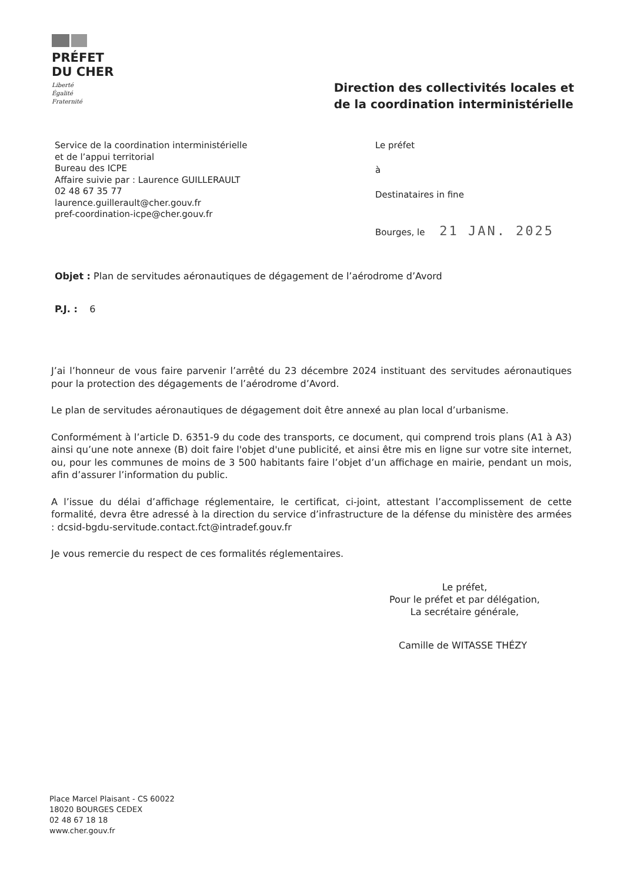PRÉFET
DU CHER
Liberté
Égalité
Fraternité
Direction des collectivités locales et
de la coordination interministérielle
Service de la coordination interministérielle
et de l’appui territorial
Bureau des ICPE
Affaire suivie par : Laurence GUILLERAULT
02 48 67 35 77
laurence.guillerault@cher.gouv.fr
pref-coordination-icpe@cher.gouv.fr
Le préfet
à
Destinataires in fine
Bourges, le 21 JAN. 2025
Objet : Plan de servitudes aéronautiques de dégagement de l’aérodrome d’Avord
P.J. : 6
J’ai l’honneur de vous faire parvenir l’arrêté du 23 décembre 2024 instituant des servitudes aéronautiques pour la protection des dégagements de l’aérodrome d’Avord.
Le plan de servitudes aéronautiques de dégagement doit être annexé au plan local d’urbanisme.
Conformément à l’article D. 6351-9 du code des transports, ce document, qui comprend trois plans (A1 à A3) ainsi qu’une note annexe (B) doit faire l'objet d'une publicité, et ainsi être mis en ligne sur votre site internet, ou, pour les communes de moins de 3 500 habitants faire l’objet d’un affichage en mairie, pendant un mois, afin d’assurer l’information du public.
A l’issue du délai d’affichage réglementaire, le certificat, ci-joint, attestant l’accomplissement de cette formalité, devra être adressé à la direction du service d’infrastructure de la défense du ministère des armées : dcsid-bgdu-servitude.contact.fct@intradef.gouv.fr
Je vous remercie du respect de ces formalités réglementaires.
Le préfet,
Pour le préfet et par délégation,
La secrétaire générale,
Camille de WITASSE THÉZY
Place Marcel Plaisant - CS 60022
18020 BOURGES CEDEX
02 48 67 18 18
www.cher.gouv.fr